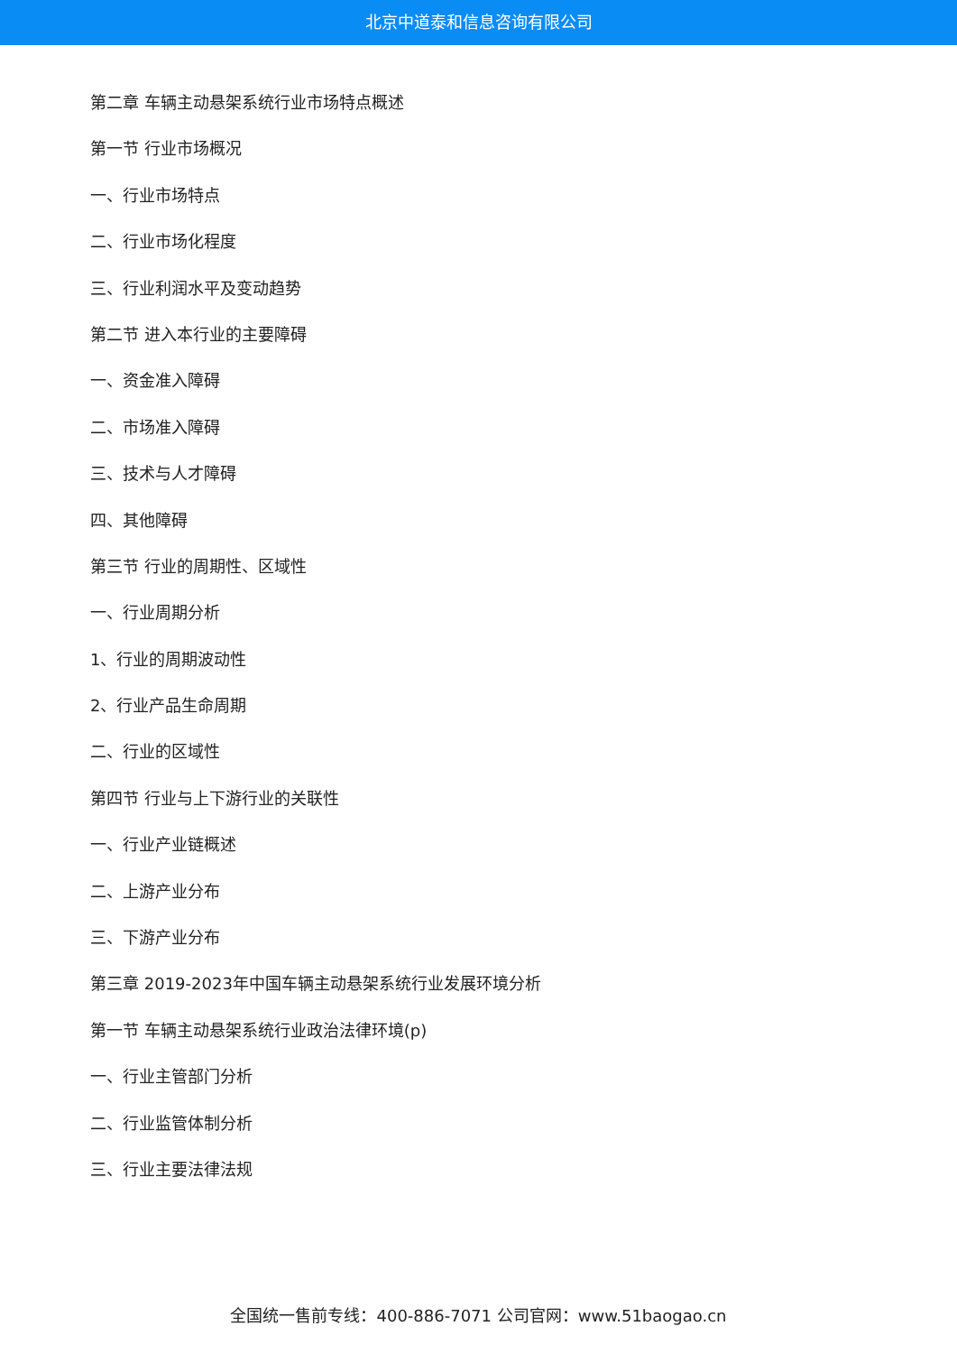北京中道泰和信息咨询有限公司
第二章 车辆主动悬架系统行业市场特点概述
第一节 行业市场概况
一、行业市场特点
二、行业市场化程度
三、行业利润水平及变动趋势
第二节 进入本行业的主要障碍
一、资金准入障碍
二、市场准入障碍
三、技术与人才障碍
四、其他障碍
第三节 行业的周期性、区域性
一、行业周期分析
1、行业的周期波动性
2、行业产品生命周期
二、行业的区域性
第四节 行业与上下游行业的关联性
一、行业产业链概述
二、上游产业分布
三、下游产业分布
第三章 2019-2023年中国车辆主动悬架系统行业发展环境分析
第一节 车辆主动悬架系统行业政治法律环境(p)
一、行业主管部门分析
二、行业监管体制分析
三、行业主要法律法规
全国统一售前专线：400-886-7071 公司官网：www.51baogao.cn